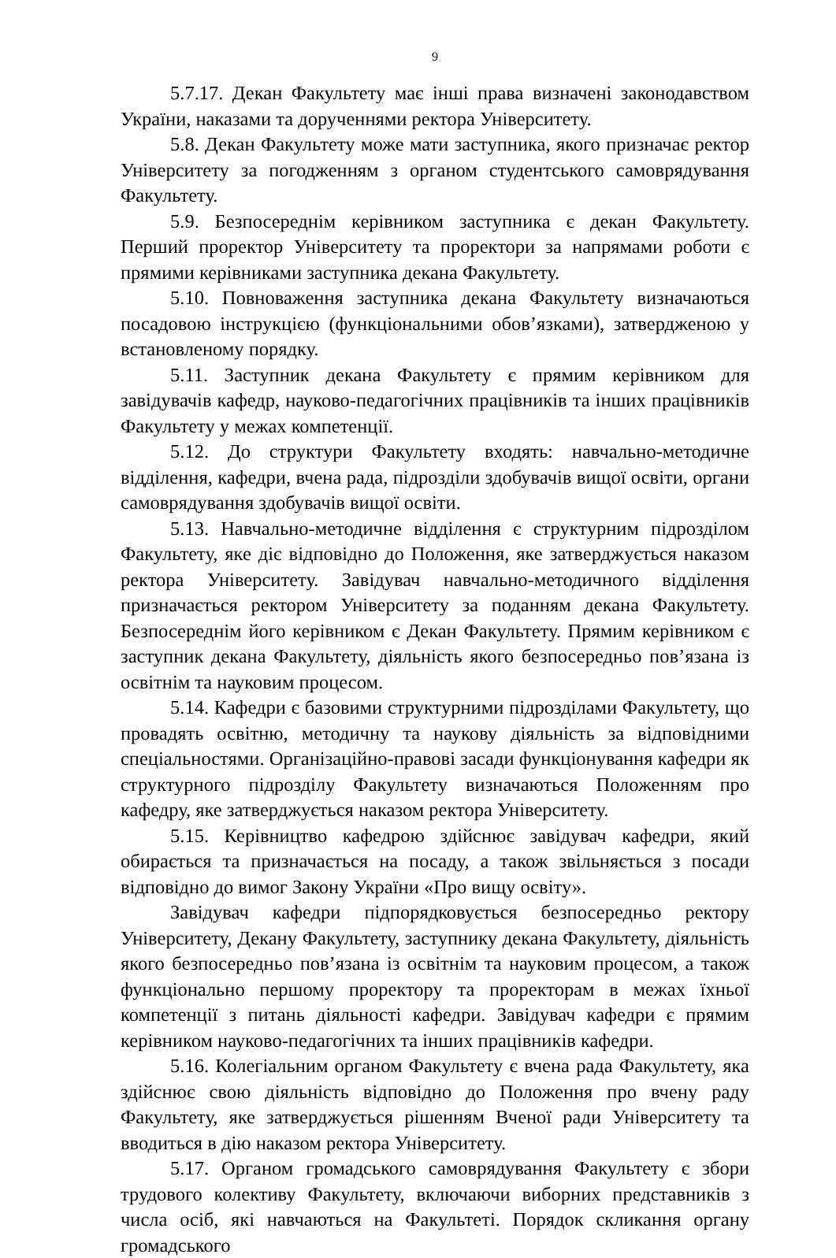9
5.7.17. Декан Факультету має інші права визначені законодавством України, наказами та дорученнями ректора Університету.
5.8. Декан Факультету може мати заступника, якого призначає ректор Університету за погодженням з органом студентського самоврядування Факультету.
5.9. Безпосереднім керівником заступника є декан Факультету. Перший проректор Університету та проректори за напрямами роботи є прямими керівниками заступника декана Факультету.
5.10. Повноваження заступника декана Факультету визначаються посадовою інструкцією (функціональними обов’язками), затвердженою у встановленому порядку.
5.11. Заступник декана Факультету є прямим керівником для завідувачів кафедр, науково-педагогічних працівників та інших працівників Факультету у межах компетенції.
5.12. До структури Факультету входять: навчально-методичне відділення, кафедри, вчена рада, підрозділи здобувачів вищої освіти, органи самоврядування здобувачів вищої освіти.
5.13. Навчально-методичне відділення є структурним підрозділом Факультету, яке діє відповідно до Положення, яке затверджується наказом ректора Університету. Завідувач навчально-методичного відділення призначається ректором Університету за поданням декана Факультету. Безпосереднім його керівником є Декан Факультету. Прямим керівником є заступник декана Факультету, діяльність якого безпосередньо пов’язана із освітнім та науковим процесом.
5.14. Кафедри є базовими структурними підрозділами Факультету, що провадять освітню, методичну та наукову діяльність за відповідними спеціальностями. Організаційно-правові засади функціонування кафедри як структурного підрозділу Факультету визначаються Положенням про кафедру, яке затверджується наказом ректора Університету.
5.15. Керівництво кафедрою здійснює завідувач кафедри, який обирається та призначається на посаду, а також звільняється з посади відповідно до вимог Закону України «Про вищу освіту».
Завідувач кафедри підпорядковується безпосередньо ректору Університету, Декану Факультету, заступнику декана Факультету, діяльність якого безпосередньо пов’язана із освітнім та науковим процесом, а також функціонально першому проректору та проректорам в межах їхньої компетенції з питань діяльності кафедри. Завідувач кафедри є прямим керівником науково-педагогічних та інших працівників кафедри.
5.16. Колегіальним органом Факультету є вчена рада Факультету, яка здійснює свою діяльність відповідно до Положення про вчену раду Факультету, яке затверджується рішенням Вченої ради Університету та вводиться в дію наказом ректора Університету.
5.17. Органом громадського самоврядування Факультету є збори трудового колективу Факультету, включаючи виборних представників з числа осіб, які навчаються на Факультеті. Порядок скликання органу громадського